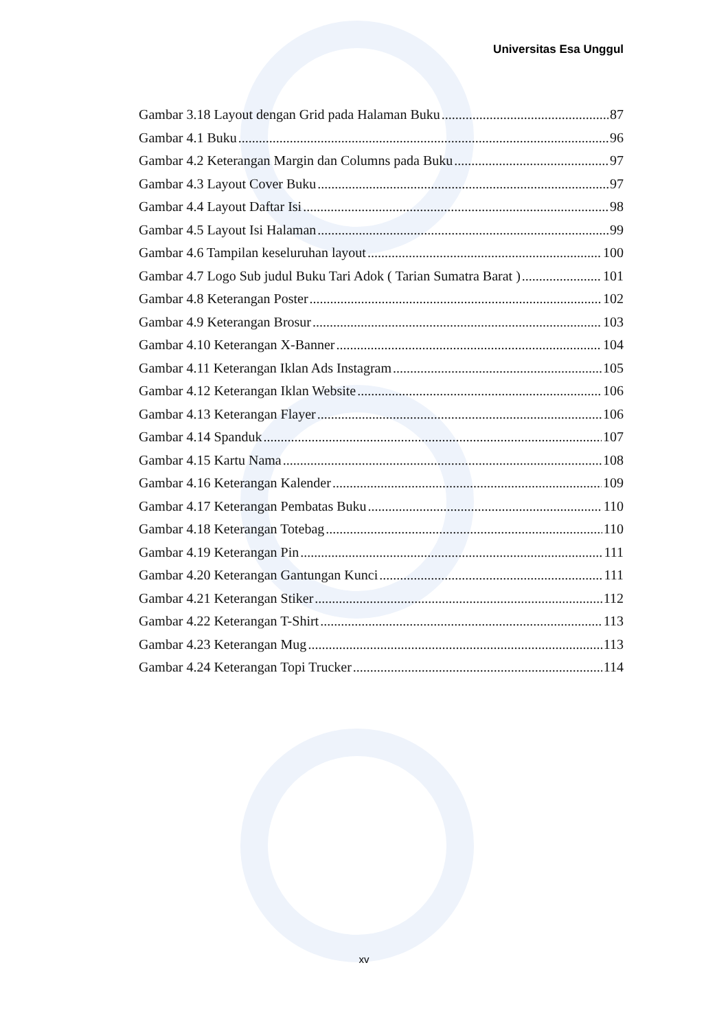Universitas Esa Unggul
Gambar 3.18 Layout dengan Grid pada Halaman Buku 87
Gambar 4.1 Buku 96
Gambar 4.2 Keterangan Margin dan Columns pada Buku 97
Gambar 4.3 Layout Cover Buku 97
Gambar 4.4 Layout Daftar Isi 98
Gambar 4.5 Layout Isi Halaman 99
Gambar 4.6 Tampilan keseluruhan layout 100
Gambar 4.7 Logo Sub judul Buku Tari Adok ( Tarian Sumatra Barat ) 101
Gambar 4.8 Keterangan Poster 102
Gambar 4.9 Keterangan Brosur 103
Gambar 4.10 Keterangan X-Banner 104
Gambar 4.11 Keterangan Iklan Ads Instagram 105
Gambar 4.12 Keterangan Iklan Website 106
Gambar 4.13 Keterangan Flayer 106
Gambar 4.14 Spanduk 107
Gambar 4.15 Kartu Nama 108
Gambar 4.16 Keterangan Kalender 109
Gambar 4.17 Keterangan Pembatas Buku 110
Gambar 4.18 Keterangan Totebag 110
Gambar 4.19 Keterangan Pin 111
Gambar 4.20 Keterangan Gantungan Kunci 111
Gambar 4.21 Keterangan Stiker 112
Gambar 4.22 Keterangan T-Shirt 113
Gambar 4.23 Keterangan Mug 113
Gambar 4.24 Keterangan Topi Trucker 114
xv